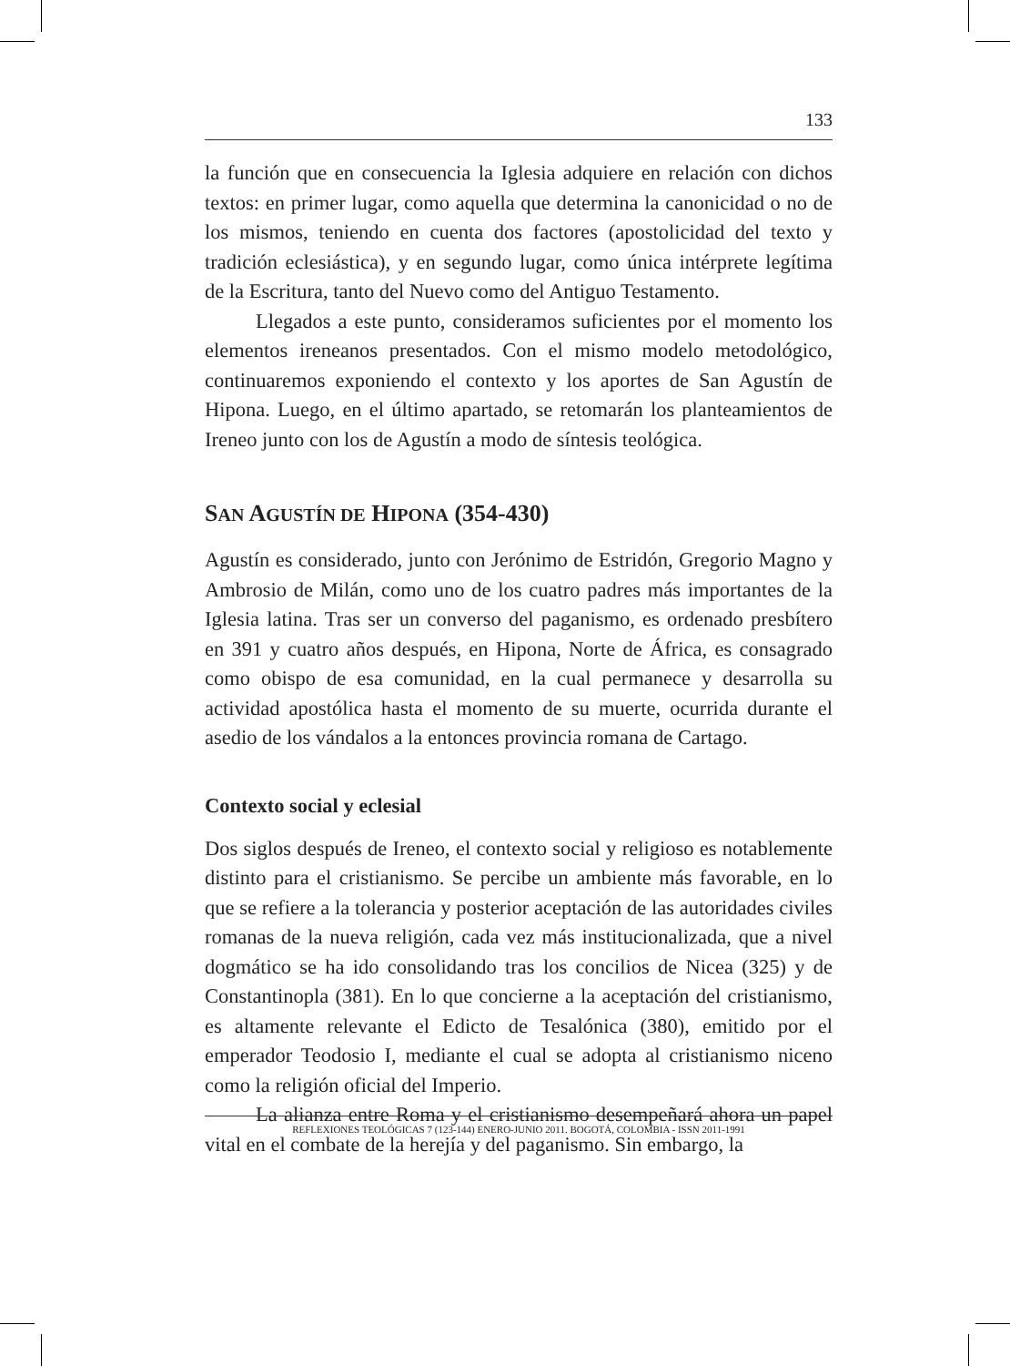133
la función que en consecuencia la Iglesia adquiere en relación con dichos textos: en primer lugar, como aquella que determina la canonicidad o no de los mismos, teniendo en cuenta dos factores (apostolicidad del texto y tradición eclesiástica), y en segundo lugar, como única intérprete legítima de la Escritura, tanto del Nuevo como del Antiguo Testamento.
Llegados a este punto, consideramos suficientes por el momento los elementos ireneanos presentados. Con el mismo modelo metodológico, continuaremos exponiendo el contexto y los aportes de San Agustín de Hipona. Luego, en el último apartado, se retomarán los planteamientos de Ireneo junto con los de Agustín a modo de síntesis teológica.
SAN AGUSTÍN DE HIPONA (354-430)
Agustín es considerado, junto con Jerónimo de Estridón, Gregorio Magno y Ambrosio de Milán, como uno de los cuatro padres más importantes de la Iglesia latina. Tras ser un converso del paganismo, es ordenado presbítero en 391 y cuatro años después, en Hipona, Norte de África, es consagrado como obispo de esa comunidad, en la cual permanece y desarrolla su actividad apostólica hasta el momento de su muerte, ocurrida durante el asedio de los vándalos a la entonces provincia romana de Cartago.
Contexto social y eclesial
Dos siglos después de Ireneo, el contexto social y religioso es notablemente distinto para el cristianismo. Se percibe un ambiente más favorable, en lo que se refiere a la tolerancia y posterior aceptación de las autoridades civiles romanas de la nueva religión, cada vez más institucionalizada, que a nivel dogmático se ha ido consolidando tras los concilios de Nicea (325) y de Constantinopla (381). En lo que concierne a la aceptación del cristianismo, es altamente relevante el Edicto de Tesalónica (380), emitido por el emperador Teodosio I, mediante el cual se adopta al cristianismo niceno como la religión oficial del Imperio.
La alianza entre Roma y el cristianismo desempeñará ahora un papel vital en el combate de la herejía y del paganismo. Sin embargo, la
REFLEXIONES TEOLÓGICAS 7 (123-144) ENERO-JUNIO 2011. BOGOTÁ, COLOMBIA - ISSN 2011-1991